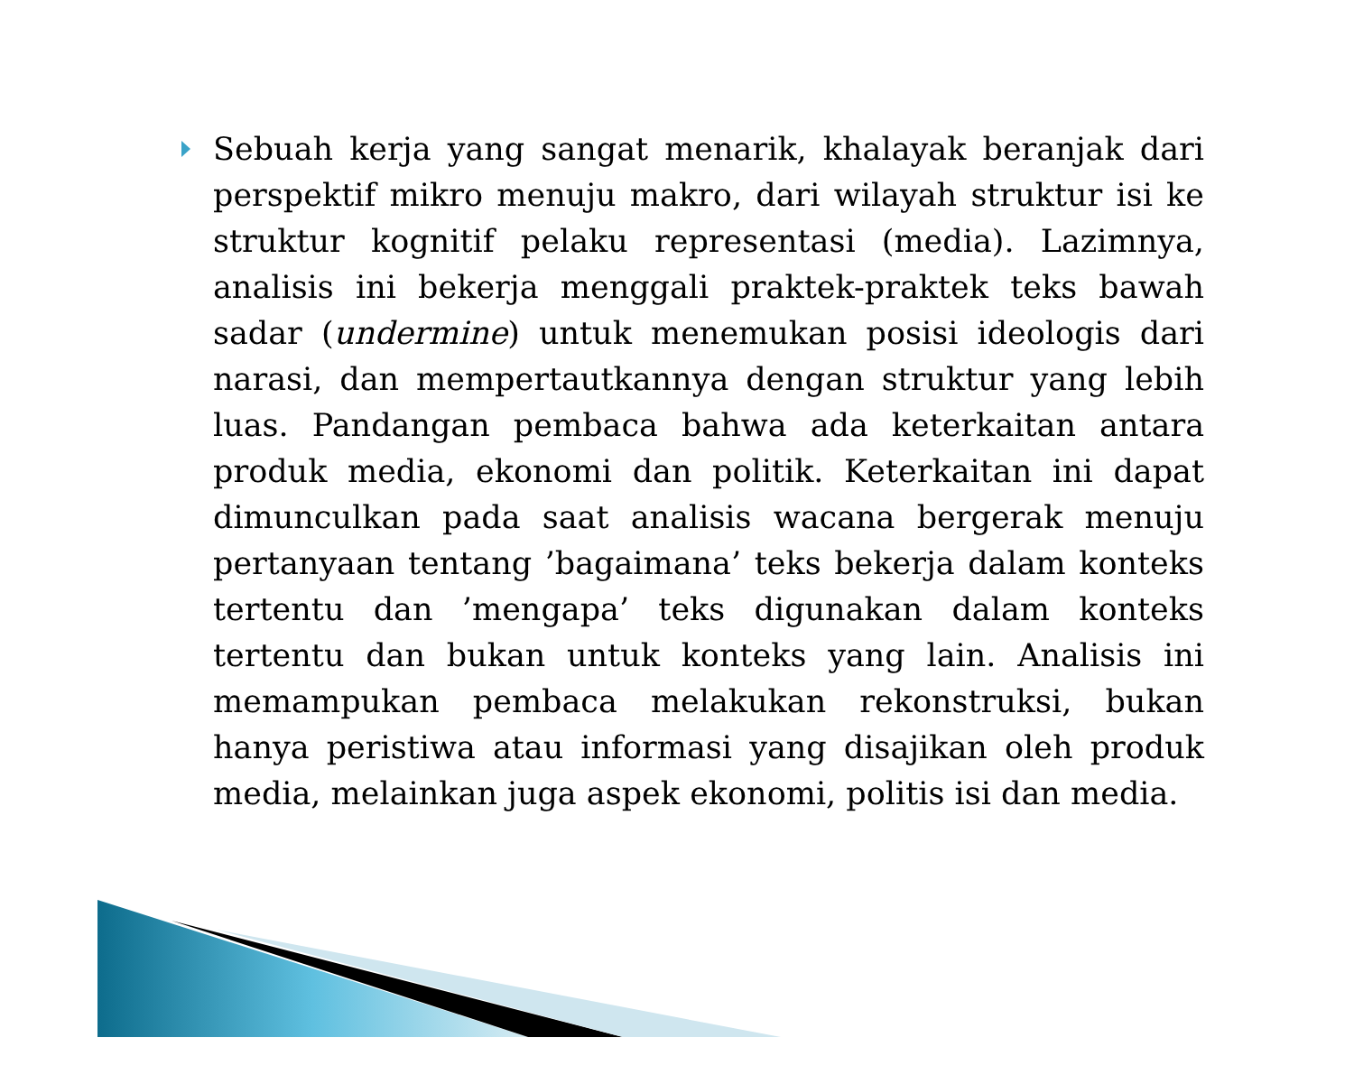Sebuah kerja yang sangat menarik, khalayak beranjak dari perspektif mikro menuju makro, dari wilayah struktur isi ke struktur kognitif pelaku representasi (media). Lazimnya, analisis ini bekerja menggali praktek-praktek teks bawah sadar (undermine) untuk menemukan posisi ideologis dari narasi, dan mempertautkannya dengan struktur yang lebih luas. Pandangan pembaca bahwa ada keterkaitan antara produk media, ekonomi dan politik. Keterkaitan ini dapat dimunculkan pada saat analisis wacana bergerak menuju pertanyaan tentang ’bagaimana’ teks bekerja dalam konteks tertentu dan ’mengapa’ teks digunakan dalam konteks tertentu dan bukan untuk konteks yang lain. Analisis ini memampukan pembaca melakukan rekonstruksi, bukan hanya peristiwa atau informasi yang disajikan oleh produk media, melainkan juga aspek ekonomi, politis isi dan media.